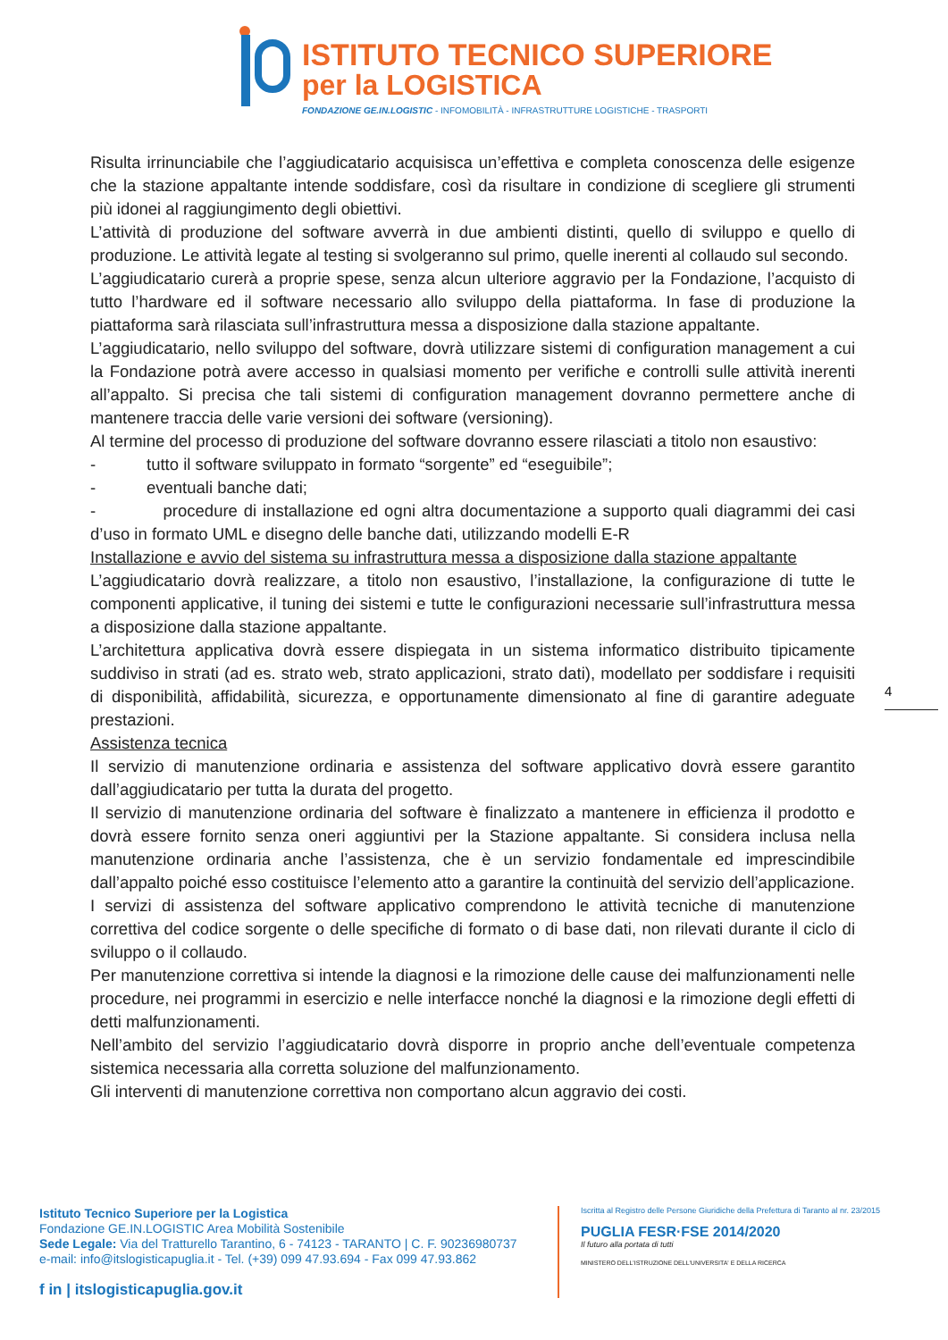ISTITUTO TECNICO SUPERIORE
per la LOGISTICA
FONDAZIONE GE.IN.LOGISTIC - INFOMOBILITÀ - INFRASTRUTTURE LOGISTICHE - TRASPORTI
Risulta irrinunciabile che l’aggiudicatario acquisisca un’effettiva e completa conoscenza delle esigenze che la stazione appaltante intende soddisfare, così da risultare in condizione di scegliere gli strumenti più idonei al raggiungimento degli obiettivi.
L’attività di produzione del software avverrà in due ambienti distinti, quello di sviluppo e quello di produzione. Le attività legate al testing si svolgeranno sul primo, quelle inerenti al collaudo sul secondo.
L’aggiudicatario curerà a proprie spese, senza alcun ulteriore aggravio per la Fondazione, l’acquisto di tutto l’hardware ed il software necessario allo sviluppo della piattaforma. In fase di produzione la piattaforma sarà rilasciata sull’infrastruttura messa a disposizione dalla stazione appaltante.
L’aggiudicatario, nello sviluppo del software, dovrà utilizzare sistemi di configuration management a cui la Fondazione potrà avere accesso in qualsiasi momento per verifiche e controlli sulle attività inerenti all’appalto. Si precisa che tali sistemi di configuration management dovranno permettere anche di mantenere traccia delle varie versioni dei software (versioning).
Al termine del processo di produzione del software dovranno essere rilasciati a titolo non esaustivo:
- tutto il software sviluppato in formato “sorgente” ed “eseguibile”;
- eventuali banche dati;
- procedure di installazione ed ogni altra documentazione a supporto quali diagrammi dei casi d’uso in formato UML e disegno delle banche dati, utilizzando modelli E-R
Installazione e avvio del sistema su infrastruttura messa a disposizione dalla stazione appaltante
L’aggiudicatario dovrà realizzare, a titolo non esaustivo, l’installazione, la configurazione di tutte le componenti applicative, il tuning dei sistemi e tutte le configurazioni necessarie sull’infrastruttura messa a disposizione dalla stazione appaltante.
L’architettura applicativa dovrà essere dispiegata in un sistema informatico distribuito tipicamente suddiviso in strati (ad es. strato web, strato applicazioni, strato dati), modellato per soddisfare i requisiti di disponibilità, affidabilità, sicurezza, e opportunamente dimensionato al fine di garantire adeguate prestazioni.
Assistenza tecnica
Il servizio di manutenzione ordinaria e assistenza del software applicativo dovrà essere garantito dall’aggiudicatario per tutta la durata del progetto.
Il servizio di manutenzione ordinaria del software è finalizzato a mantenere in efficienza il prodotto e dovrà essere fornito senza oneri aggiuntivi per la Stazione appaltante. Si considera inclusa nella manutenzione ordinaria anche l’assistenza, che è un servizio fondamentale ed imprescindibile dall’appalto poiché esso costituisce l’elemento atto a garantire la continuità del servizio dell’applicazione.
I servizi di assistenza del software applicativo comprendono le attività tecniche di manutenzione correttiva del codice sorgente o delle specifiche di formato o di base dati, non rilevati durante il ciclo di sviluppo o il collaudo.
Per manutenzione correttiva si intende la diagnosi e la rimozione delle cause dei malfunzionamenti nelle procedure, nei programmi in esercizio e nelle interfacce nonché la diagnosi e la rimozione degli effetti di detti malfunzionamenti.
Nell’ambito del servizio l’aggiudicatario dovrà disporre in proprio anche dell’eventuale competenza sistemica necessaria alla corretta soluzione del malfunzionamento.
Gli interventi di manutenzione correttiva non comportano alcun aggravio dei costi.
4
Istituto Tecnico Superiore per la Logistica
Fondazione GE.IN.LOGISTIC Area Mobilità Sostenibile
Sede Legale: Via del Tratturello Tarantino, 6 - 74123 - TARANTO | C. F. 90236980737
e-mail: info@itslogisticapuglia.it - Tel. (+39) 099 47.93.694 - Fax 099 47.93.862
f in | itslogisticapuglia.gov.it
Iscritta al Registro delle Persone Giuridiche della Prefettura di Taranto al nr. 23/2015
PUGLIA FESR·FSE 2014/2020
Il futuro alla portata di tutti
MINISTERO DELL'ISTRUZIONE DELL'UNIVERSITA' E DELLA RICERCA